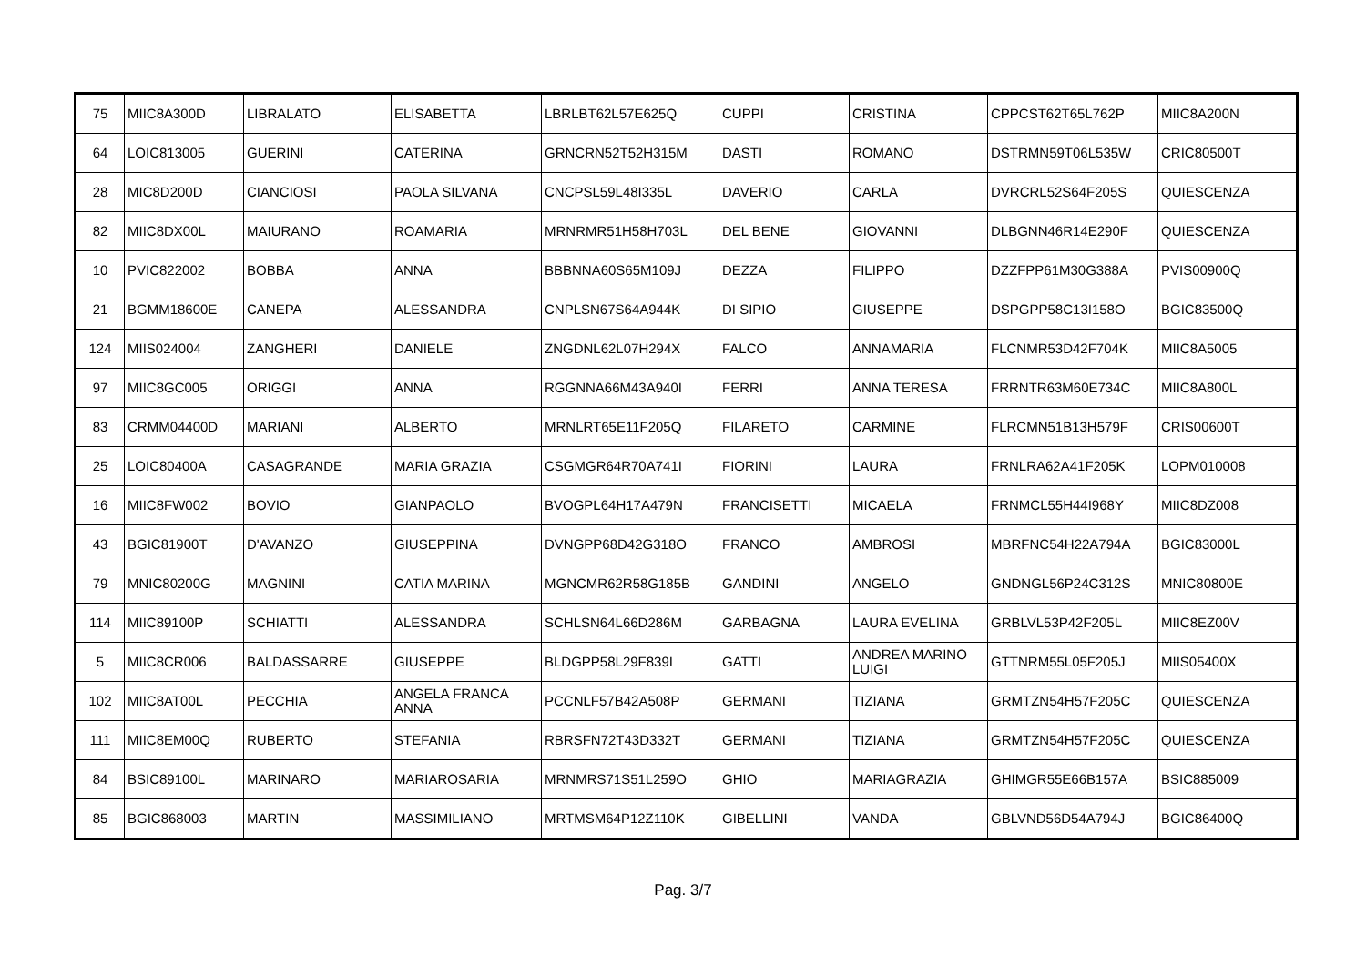| 75 | MIIC8A300D | LIBRALATO | ELISABETTA | LBRLBT62L57E625Q | CUPPI | CRISTINA | CPPCST62T65L762P | MIIC8A200N |
| 64 | LOIC813005 | GUERINI | CATERINA | GRNCRN52T52H315M | DASTI | ROMANO | DSTRMN59T06L535W | CRIC80500T |
| 28 | MIC8D200D | CIANCIOSI | PAOLA SILVANA | CNCPSL59L48I335L | DAVERIO | CARLA | DVRCRL52S64F205S | QUIESCENZA |
| 82 | MIIC8DX00L | MAIURANO | ROAMARIA | MRNRMR51H58H703L | DEL BENE | GIOVANNI | DLBGNN46R14E290F | QUIESCENZA |
| 10 | PVIC822002 | BOBBA | ANNA | BBBNNA60S65M109J | DEZZA | FILIPPO | DZZFPP61M30G388A | PVIS00900Q |
| 21 | BGMM18600E | CANEPA | ALESSANDRA | CNPLSN67S64A944K | DI SIPIO | GIUSEPPE | DSPGPP58C13I158O | BGIC83500Q |
| 124 | MIIS024004 | ZANGHERI | DANIELE | ZNGDNL62L07H294X | FALCO | ANNAMARIA | FLCNMR53D42F704K | MIIC8A5005 |
| 97 | MIIC8GC005 | ORIGGI | ANNA | RGGNNA66M43A940I | FERRI | ANNA TERESA | FRRNTR63M60E734C | MIIC8A800L |
| 83 | CRMM04400D | MARIANI | ALBERTO | MRNLRT65E11F205Q | FILARETO | CARMINE | FLRCMN51B13H579F | CRIS00600T |
| 25 | LOIC80400A | CASAGRANDE | MARIA GRAZIA | CSGMGR64R70A741I | FIORINI | LAURA | FRNLRA62A41F205K | LOPM010008 |
| 16 | MIIC8FW002 | BOVIO | GIANPAOLO | BVOGPL64H17A479N | FRANCISETTI | MICAELA | FRNMCL55H44I968Y | MIIC8DZ008 |
| 43 | BGIC81900T | D'AVANZO | GIUSEPPINA | DVNGPP68D42G318O | FRANCO | AMBROSI | MBRFNC54H22A794A | BGIC83000L |
| 79 | MNIC80200G | MAGNINI | CATIA MARINA | MGNCMR62R58G185B | GANDINI | ANGELO | GNDNGL56P24C312S | MNIC80800E |
| 114 | MIIC89100P | SCHIATTI | ALESSANDRA | SCHLSN64L66D286M | GARBAGNA | LAURA EVELINA | GRBLVL53P42F205L | MIIC8EZ00V |
| 5 | MIIC8CR006 | BALDASSARRE | GIUSEPPE | BLDGPP58L29F839I | GATTI | ANDREA MARINO LUIGI | GTTNRM55L05F205J | MIIS05400X |
| 102 | MIIC8AT00L | PECCHIA | ANGELA FRANCA ANNA | PCCNLF57B42A508P | GERMANI | TIZIANA | GRMTZN54H57F205C | QUIESCENZA |
| 111 | MIIC8EM00Q | RUBERTO | STEFANIA | RBRSFN72T43D332T | GERMANI | TIZIANA | GRMTZN54H57F205C | QUIESCENZA |
| 84 | BSIC89100L | MARINARO | MARIAROSARIA | MRNMRS71S51L259O | GHIO | MARIAGRAZIA | GHIMGR55E66B157A | BSIC885009 |
| 85 | BGIC868003 | MARTIN | MASSIMILIANO | MRTMSM64P12Z110K | GIBELLINI | VANDA | GBLVND56D54A794J | BGIC86400Q |
Pag. 3/7